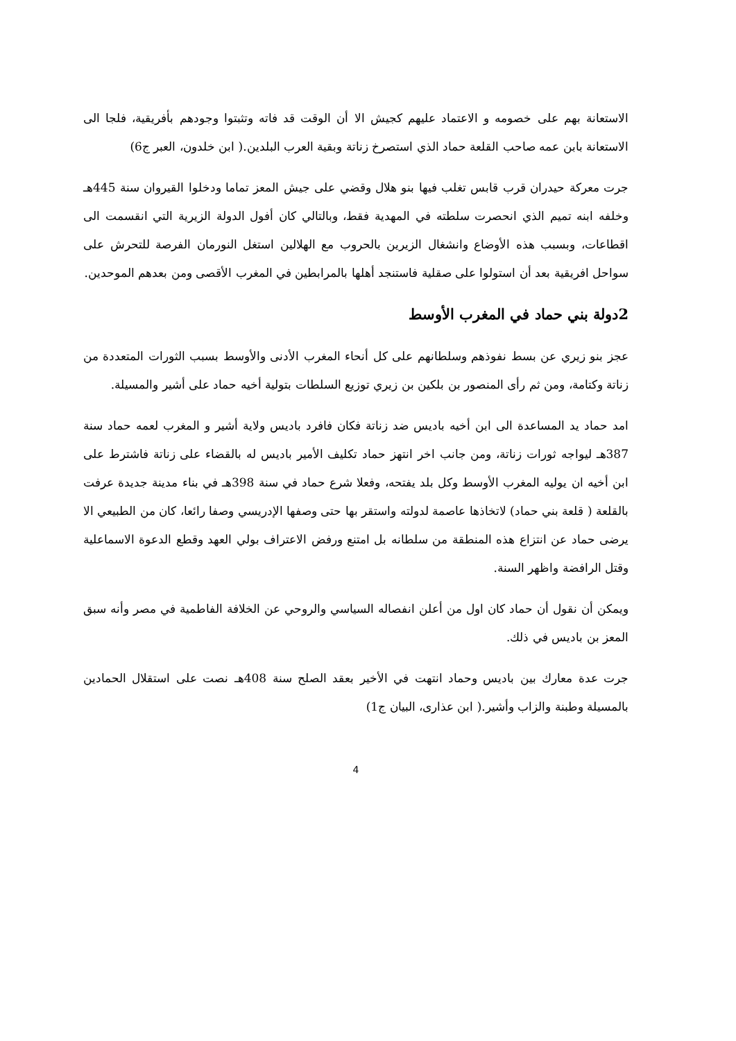الاستعانة بهم على خصومه و الاعتماد عليهم كجيش الا أن الوقت قد فاته وتثبتوا وجودهم بأفريقية، فلجا الى الاستعانة بابن عمه صاحب القلعة حماد الذي استصرخ زناتة وبقية العرب البلدين.( ابن خلدون، العبر ج6)
جرت معركة حيدران قرب قابس تغلب فيها بنو هلال وقضي على جيش المعز تماما ودخلوا القيروان سنة 445هـ وخلفه ابنه تميم الذي انحصرت سلطته في المهدية فقط، وبالتالي كان أفول الدولة الزيرية التي انقسمت الى اقطاعات، وبسبب هذه الأوضاع وانشغال الزيرين بالحروب مع الهلالين استغل النورمان الفرصة للتحرش على سواحل افريقية بعد أن استولوا على صقلية فاستنجد أهلها بالمرابطين في المغرب الأقصى ومن بعدهم الموحدين.
2دولة بني حماد في المغرب الأوسط
عجز بنو زيري عن بسط نفوذهم وسلطانهم على كل أنحاء المغرب الأدنى والأوسط بسبب الثورات المتعددة من زناتة وكتامة، ومن ثم رأى المنصور بن بلكين بن زيري توزيع السلطات بتولية أخيه حماد على أشير والمسيلة.
امد حماد يد المساعدة الى ابن أخيه باديس ضد زناتة فكان فافرد باديس ولاية أشير و المغرب لعمه حماد سنة 387هـ ليواجه ثورات زناتة، ومن جانب اخر انتهز حماد تكليف الأمير باديس له بالقضاء على زناتة فاشترط على ابن أخيه ان يوليه المغرب الأوسط وكل بلد يفتحه، وفعلا شرع حماد في سنة 398هـ في بناء مدينة جديدة عرفت بالقلعة ( قلعة بني حماد) لاتخاذها عاصمة لدولته واستقر بها حتى وصفها الإدريسي وصفا رائعا، كان من الطبيعي الا يرضى حماد عن انتزاع هذه المنطقة من سلطانه بل امتنع ورفض الاعتراف بولي العهد وقطع الدعوة الاسماعلية وقتل الرافضة واظهر السنة.
ويمكن أن نقول أن حماد كان اول من أعلن انفصاله السياسي والروحي عن الخلافة الفاطمية في مصر وأنه سبق المعز بن باديس في ذلك.
جرت عدة معارك بين باديس وحماد انتهت في الأخير بعقد الصلح سنة 408هـ نصت على استقلال الحمادين بالمسيلة وطبنة والزاب وأشير.( ابن عذارى، البيان ج1)
4